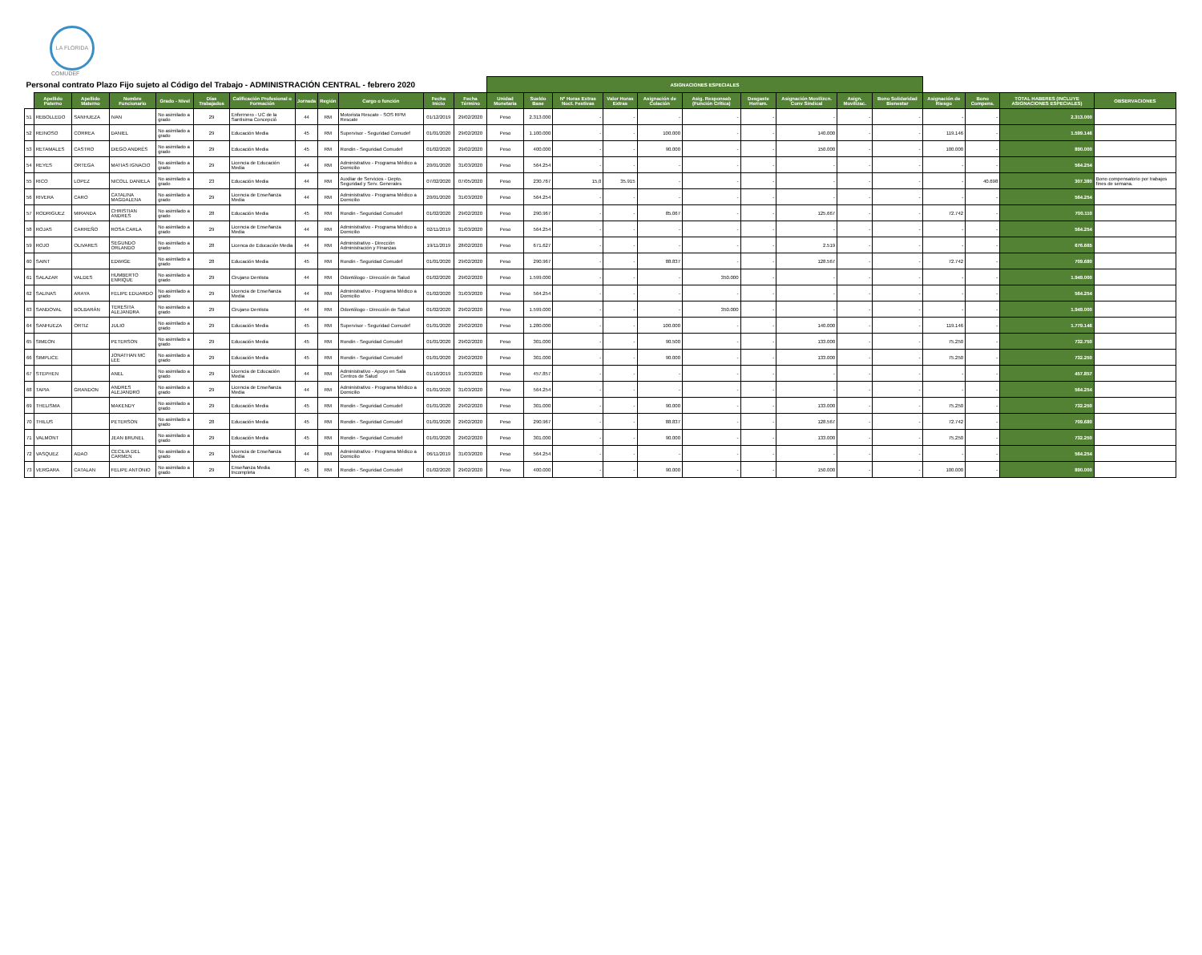LA FLORIDA
COMUDEF
| Personal contrato Plazo Fijo sujeto al Código del Trabajo - ADMINISTRACIÓN CENTRAL - febrero 2020 | | | | | | | | | | | | ASIGNACIONES ESPECIALES | | | | | | | | | | | | | |
| | Apellido Paterno | Apellido Materno | Nombre Funcionario | Grado - Nivel | Días Trabajados | Calificación Profesional o Formación | Jornada | Región | Cargo o función | Fecha Inicio | Fecha Término | Unidad Monetaria | Sueldo Base | Nº Horas Extras Noct. Festivas | Valor Horas Extras | Asignación de Colación | Asig. Responsab (Función Crítica) | Desgaste Herram. | Asignación Movilizcn. Conv Sindical | Asign. Movilizac. | Bono Solidaridad Bienestar | Asignación de Riesgo | Bono Compens. | TOTAL HABERES (INCLUYE ASIGNACIONES ESPECIALES) | OBSERVACIONES |
| 51 | REBOLLEDO | SANHUEZA | IVAN | No asimilado a grado | 29 | Enfermero - UC de la Santisima Concepció | 44 | RM | Motorista Rescate - SOS RPM Rescate | 01/12/2019 | 29/02/2020 | Peso | 2.313.000 | - | - | - | - | - | - | - | - | - | - | 2.313.000 | |
| 52 | REINOSO | CORREA | DANIEL | No asimilado a grado | 29 | Educación Media | 45 | RM | Supervisor - Seguridad Comudef | 01/01/2020 | 29/02/2020 | Peso | 1.100.000 | - | - | 100.000 | - | - | 140.000 | - | - | 119.146 | - | 1.599.146 | |
| 53 | RETAMALES | CASTRO | DIEGO ANDRÉS | No asimilado a grado | 29 | Educación Media | 45 | RM | Rondin - Seguridad Comudef | 01/02/2020 | 29/02/2020 | Peso | 400.000 | - | - | 90.000 | - | - | 150.000 | - | - | 100.000 | - | 890.000 | |
| 54 | REYES | ORTEGA | MATIAS IGNACIO | No asimilado a grado | 29 | Licencia de Educación Media | 44 | RM | Administrativo - Programa Médico a Domicilio | 20/01/2020 | 31/03/2020 | Peso | 564.254 | - | - | - | - | - | - | - | - | - | - | 564.254 | |
| 55 | RICO | LOPEZ | NICOLL DANIELA | No asimilado a grado | 23 | Educación Media | 44 | RM | Auxiliar de Servicios - Depto. Seguridad y Serv. Generales | 07/02/2020 | 07/05/2020 | Peso | 230.767 | 15,0 | 35.915 | - | - | - | - | - | - | - | 40.698 | 307.380 | Bono compensatorio por trabajos fines de semana. |
| 56 | RIVERA | CARO | CATALINA MAGDALENA | No asimilado a grado | 29 | Licencia de Enseñanza Media | 44 | RM | Administrativo - Programa Médico a Domicilio | 20/01/2020 | 31/03/2020 | Peso | 564.254 | - | - | - | - | - | - | - | - | - | - | 564.254 | |
| 57 | RODRIGUEZ | MIRANDA | CHRISTIAN ANDRES | No asimilado a grado | 28 | Educación Media | 45 | RM | Rondin - Seguridad Comudef | 01/02/2020 | 29/02/2020 | Peso | 290.967 | - | - | 85.067 | - | - | 125.667 | - | - | 72.742 | - | 700.110 | |
| 58 | ROJAS | CARREÑO | ROSA CARLA | No asimilado a grado | 29 | Licencia de Enseñanza Media | 44 | RM | Administrativo - Programa Médico a Domicilio | 02/11/2019 | 31/03/2020 | Peso | 564.254 | - | - | - | - | - | - | - | - | - | - | 564.254 | |
| 59 | ROJO | OLIVARES | SEGUNDO ORLANDO | No asimilado a grado | 28 | Licenca de Educación Media | 44 | RM | Administrativo - Dirección Administración y Finanzas | 19/11/2019 | 28/02/2020 | Peso | 671.627 | - | - | - | - | - | 2.519 | - | - | - | - | 676.665 | |
| 60 | SAINT | | EDWIGE | No asimilado a grado | 28 | Educación Media | 45 | RM | Rondin - Seguridad Comudef | 01/01/2020 | 29/02/2020 | Peso | 290.967 | - | - | 88.837 | - | - | 128.567 | - | - | 72.742 | - | 709.680 | |
| 61 | SALAZAR | VALDES | HUMBERTO ENRIQUE | No asimilado a grado | 29 | Cirujano Dentista | 44 | RM | Odontólogo - Dirección de Salud | 01/02/2020 | 29/02/2020 | Peso | 1.599.000 | - | - | - | 350.000 | - | - | - | - | - | - | 1.949.000 | |
| 62 | SALINAS | ARAYA | FELIPE EDUARDO | No asimilado a grado | 29 | Licencia de Enseñanza Media | 44 | RM | Administrativo - Programa Médico a Domicilio | 01/02/2020 | 31/03/2020 | Peso | 564.254 | - | - | - | - | - | - | - | - | - | - | 564.254 | |
| 63 | SANDOVAL | BOLBARÁN | TERESITA ALEJANDRA | No asimilado a grado | 29 | Cirujano Dentista | 44 | RM | Odontólogo - Dirección de Salud | 01/02/2020 | 29/02/2020 | Peso | 1.599.000 | - | - | - | 350.000 | - | - | - | - | - | - | 1.949.000 | |
| 64 | SANHUEZA | ORTIZ | JULIO | No asimilado a grado | 29 | Educación Media | 45 | RM | Supervisor - Seguridad Comudef | 01/01/2020 | 29/02/2020 | Peso | 1.280.000 | - | - | 100.000 | - | - | 140.000 | - | - | 119.146 | - | 1.779.146 | |
| 65 | SIMEON | | PETERSON | No asimilado a grado | 29 | Educación Media | 45 | RM | Rondin - Seguridad Comudef | 01/01/2020 | 29/02/2020 | Peso | 301.000 | - | - | 90.500 | - | - | 133.000 | - | - | 75.250 | - | 732.750 | |
| 66 | SIMPLICE | | JONATHAN MC LEE | No asimilado a grado | 29 | Educación Media | 45 | RM | Rondin - Seguridad Comudef | 01/01/2020 | 29/02/2020 | Peso | 301.000 | - | - | 90.000 | - | - | 133.000 | - | - | 75.250 | - | 732.250 | |
| 67 | STEPHEN | | ANEL | No asimilado a grado | 29 | Licencia de Educación Media | 44 | RM | Administrativo - Apoyo en Sala Centros de Salud | 01/10/2019 | 31/03/2020 | Peso | 457.857 | - | - | - | - | - | - | - | - | - | - | 457.857 | |
| 68 | TAPIA | GRANDON | ANDRES ALEJANDRO | No asimilado a grado | 29 | Licencia de Enseñanza Media | 44 | RM | Administrativo - Programa Médico a Domicilio | 01/01/2020 | 31/03/2020 | Peso | 564.254 | - | - | - | - | - | - | - | - | - | - | 564.254 | |
| 69 | THELISMA | | MAKENDY | No asimilado a grado | 29 | Educación Media | 45 | RM | Rondin - Seguridad Comudef | 01/01/2020 | 29/02/2020 | Peso | 301.000 | - | - | 90.000 | - | - | 133.000 | - | - | 75.250 | - | 732.250 | |
| 70 | THILUS | | PETERSON | No asimilado a grado | 28 | Educación Media | 45 | RM | Rondin - Seguridad Comudef | 01/01/2020 | 29/02/2020 | Peso | 290.967 | - | - | 88.837 | - | - | 128.567 | - | - | 72.742 | - | 709.680 | |
| 71 | VALMONT | | JEAN BRUNEL | No asimilado a grado | 29 | Educación Media | 45 | RM | Rondin - Seguridad Comudef | 01/01/2020 | 29/02/2020 | Peso | 301.000 | - | - | 90.000 | - | - | 133.000 | - | - | 75.250 | - | 732.250 | |
| 72 | VASQUEZ | ADAO | CECILIA DEL CARMEN | No asimilado a grado | 29 | Licencia de Enseñanza Media | 44 | RM | Administrativo - Programa Médico a Domicilio | 06/11/2019 | 31/03/2020 | Peso | 564.254 | - | - | - | - | - | - | - | - | - | - | 564.254 | |
| 73 | VERGARA | CATALAN | FELIPE ANTONIO | No asimilado a grado | 29 | Enseñanza Media Incompleta | 45 | RM | Rondin - Seguridad Comudef | 01/02/2020 | 29/02/2020 | Peso | 400.000 | - | - | 90.000 | - | - | 150.000 | - | - | 100.000 | - | 890.000 | |